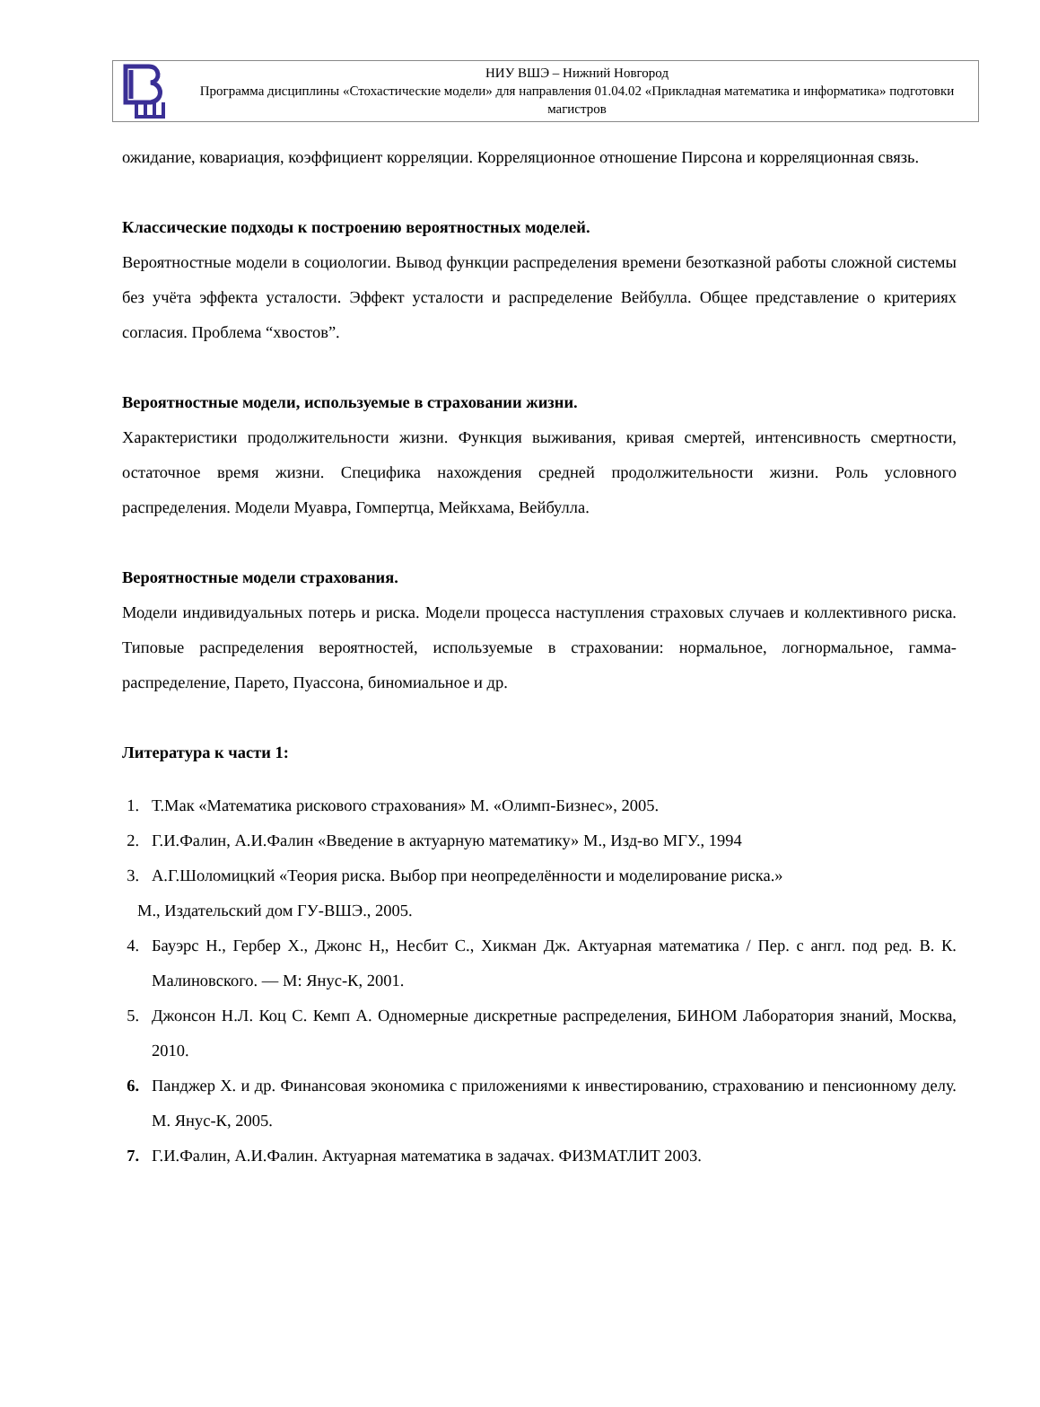НИУ ВШЭ – Нижний Новгород
Программа дисциплины «Стохастические модели» для направления 01.04.02 «Прикладная математика и информатика» подготовки магистров
ожидание, ковариация, коэффициент корреляции. Корреляционное отношение Пирсона и корреляционная связь.
Классические подходы к построению вероятностных моделей.
Вероятностные модели в социологии. Вывод функции распределения времени безотказной работы сложной системы без учёта эффекта усталости. Эффект усталости и распределение Вейбулла. Общее представление о критериях согласия. Проблема “хвостов”.
Вероятностные модели, используемые в страховании жизни.
Характеристики продолжительности жизни. Функция выживания, кривая смертей, интенсивность смертности, остаточное время жизни. Специфика нахождения средней продолжительности жизни. Роль условного распределения. Модели Муавра, Гомпертца, Мейкхама, Вейбулла.
Вероятностные модели страхования.
Модели индивидуальных потерь и риска. Модели процесса наступления страховых случаев и коллективного риска. Типовые распределения вероятностей, используемые в страховании: нормальное, логнормальное, гамма-распределение, Парето, Пуассона, биномиальное и др.
Литература к части 1:
1. Т.Мак «Математика рискового страхования» М. «Олимп-Бизнес», 2005.
2. Г.И.Фалин, А.И.Фалин «Введение в актуарную математику» М., Изд-во МГУ., 1994
3. А.Г.Шоломицкий «Теория риска. Выбор при неопределённости и моделирование риска.»
М., Издательский дом ГУ-ВШЭ., 2005.
4. Бауэрс Н., Гербер Х., Джонс Н,, Несбит С., Хикман Дж. Актуарная математика / Пер. с англ. под ред. В. К. Малиновского. — М: Янус-К, 2001.
5. Джонсон Н.Л. Коц С. Кемп А. Одномерные дискретные распределения, БИНОМ Лаборатория знаний, Москва, 2010.
6. Панджер Х. и др. Финансовая экономика с приложениями к инвестированию, страхованию и пенсионному делу. М. Янус-К, 2005.
7. Г.И.Фалин, А.И.Фалин. Актуарная математика в задачах. ФИЗМАТЛИТ 2003.